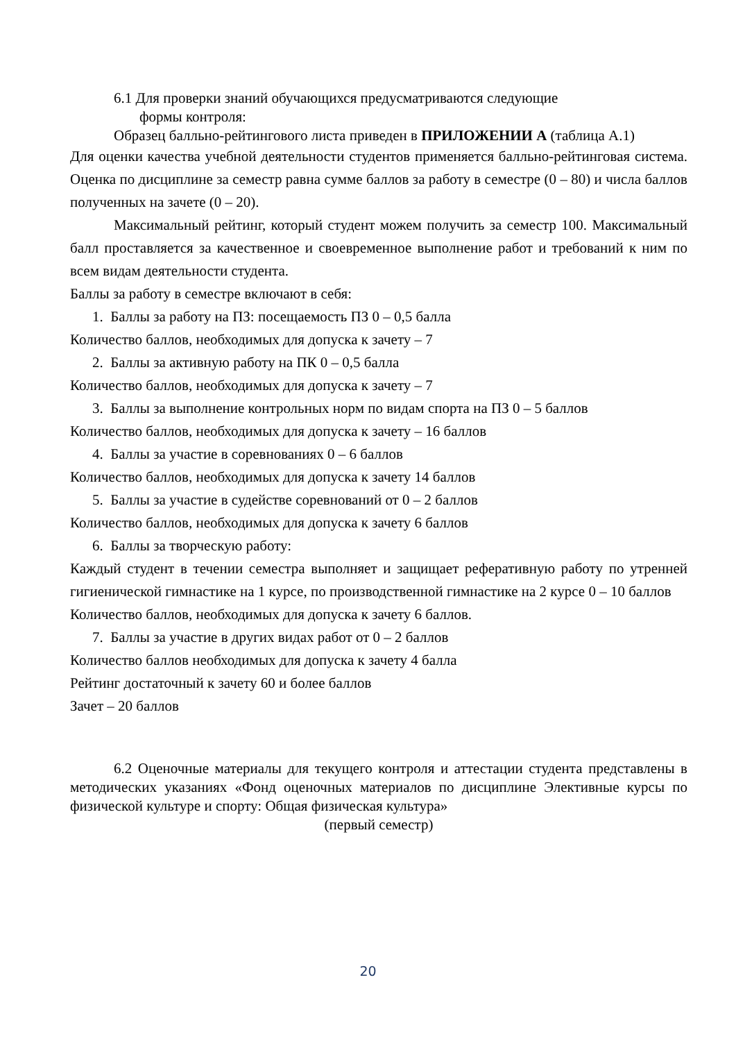6.1 Для проверки знаний обучающихся предусматриваются следующие
формы контроля:
Образец балльно-рейтингового листа приведен в ПРИЛОЖЕНИИ А (таблица А.1)
Для оценки качества учебной деятельности студентов применяется балльно-рейтинговая система. Оценка по дисциплине за семестр равна сумме баллов за работу в семестре (0 – 80) и числа баллов полученных на зачете (0 – 20).
Максимальный рейтинг, который студент можем получить за семестр 100. Максимальный балл проставляется за качественное и своевременное выполнение работ и требований к ним по всем видам деятельности студента.
Баллы за работу в семестре включают в себя:
1. Баллы за работу на ПЗ: посещаемость ПЗ 0 – 0,5 балла
Количество баллов, необходимых для допуска к зачету – 7
2. Баллы за активную работу на ПК 0 – 0,5 балла
Количество баллов, необходимых для допуска к зачету – 7
3. Баллы за выполнение контрольных норм по видам спорта на ПЗ 0 – 5 баллов
Количество баллов, необходимых для допуска к зачету – 16 баллов
4. Баллы за участие в соревнованиях 0 – 6 баллов
Количество баллов, необходимых для допуска к зачету 14 баллов
5. Баллы за участие в судействе соревнований от 0 – 2 баллов
Количество баллов, необходимых для допуска к зачету 6 баллов
6. Баллы за творческую работу:
Каждый студент в течении семестра выполняет и защищает реферативную работу по утренней гигиенической гимнастике на 1 курсе, по производственной гимнастике на 2 курсе 0 – 10 баллов
Количество баллов, необходимых для допуска к зачету 6 баллов.
7. Баллы за участие в других видах работ от 0 – 2 баллов
Количество баллов необходимых для допуска к зачету 4 балла
Рейтинг достаточный к зачету 60 и более баллов
Зачет – 20 баллов
6.2 Оценочные материалы для текущего контроля и аттестации студента представлены в методических указаниях «Фонд оценочных материалов по дисциплине Элективные курсы по физической культуре и спорту: Общая физическая культура»
(первый семестр)
20